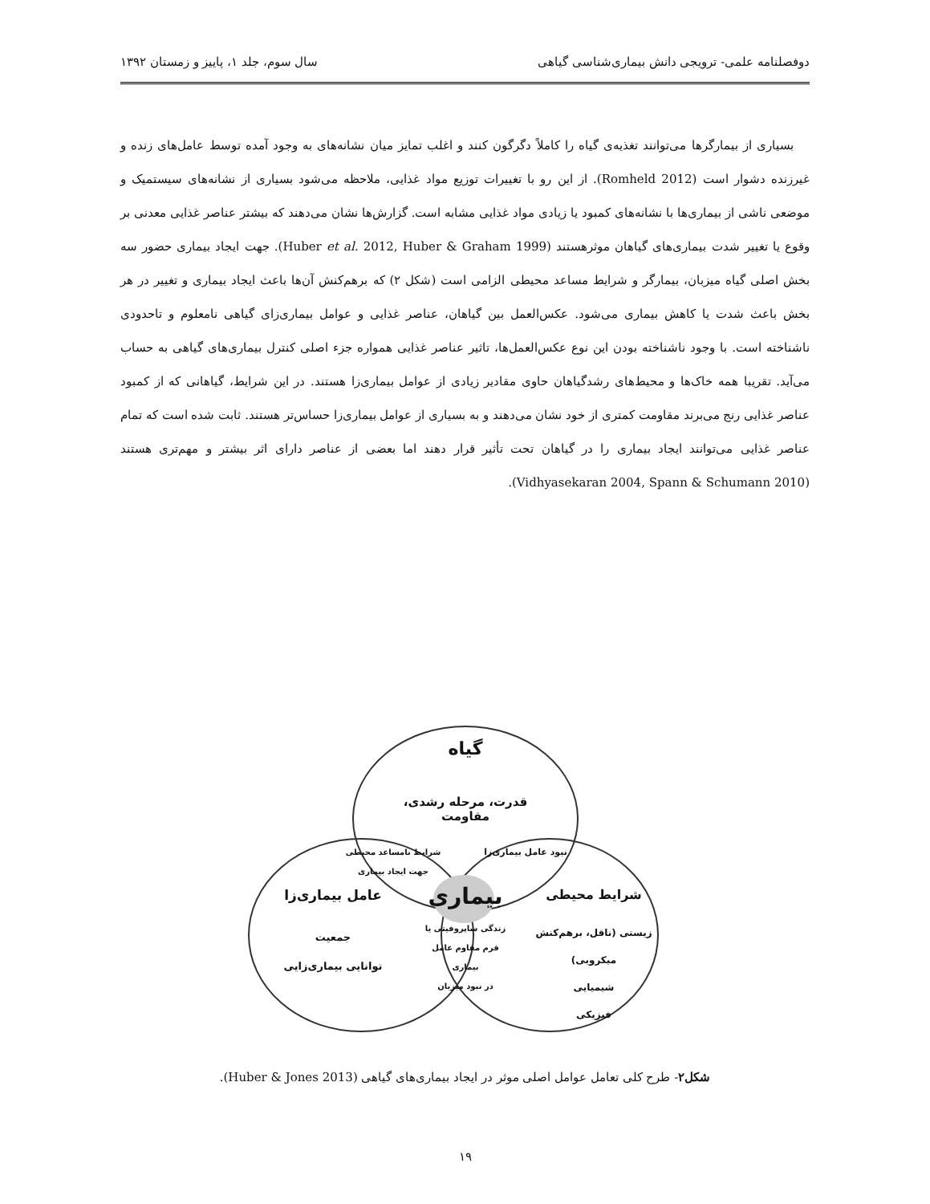دوفصلنامه علمی- ترویجی دانش بیماری‌شناسی گیاهی سال سوم، جلد ۱، پاییز و زمستان ۱۳۹۲
بسیاری از بیمارگرها می‌توانند تغذیه‌ی گیاه را کاملاً دگرگون کنند و اغلب تمایز میان نشانه‌های به وجود آمده توسط عامل‌های زنده و غیرزنده دشوار است (Romheld 2012). از این رو با تغییرات توزیع مواد غذایی، ملاحظه می‌شود بسیاری از نشانه‌های سیستمیک و موضعی ناشی از بیماری‌ها با نشانه‌های کمبود یا زیادی مواد غذایی مشابه است. گزارش‌ها نشان می‌دهند که بیشتر عناصر غذایی معدنی بر وقوع یا تغییر شدت بیماری‌های گیاهان موثرهستند (Huber et al. 2012, Huber & Graham 1999). جهت ایجاد بیماری حضور سه بخش اصلی گیاه میزبان، بیمارگر و شرایط مساعد محیطی الزامی است (شکل ۲) که برهم‌کنش آن‌ها باعث ایجاد بیماری و تغییر در هر بخش باعث شدت یا کاهش بیماری می‌شود. عکس‌العمل بین گیاهان، عناصر غذایی و عوامل بیماری‌زای گیاهی نامعلوم و تاحدودی ناشناخته است. با وجود ناشناخته بودن این نوع عکس‌العمل‌ها، تاثیر عناصر غذایی همواره جزء اصلی کنترل بیماری‌های گیاهی به حساب می‌آید. تقریبا همه خاک‌ها و محیط‌های رشدگیاهان حاوی مقادیر زیادی از عوامل بیماری‌زا هستند. در این شرایط، گیاهانی که از کمبود عناصر غذایی رنج می‌برند مقاومت کمتری از خود نشان می‌دهند و به بسیاری از عوامل بیماری‌زا حساس‌تر هستند. ثابت شده است که تمام عناصر غذایی می‌توانند ایجاد بیماری را در گیاهان تحت تأثیر قرار دهند اما بعضی از عناصر دارای اثر بیشتر و مهم‌تری هستند (Vidhyasekaran 2004, Spann & Schumann 2010).
گیاه
قدرت، مرحله رشدی، مقاومت
شرایط نامساعد محیطی
جهت ایجاد بیماری
نبود عامل بیماری‌زا
بیماری
عامل بیماری‌زا
جمعیت
توانایی بیماری‌زایی
شرایط محیطی
زندگی ساپروفیتی یا
فرم مقاوم عامل بیماری
در نبود میزبان
زیستی (ناقل، برهم‌کنش میکروبی)
شیمیایی
فیزیکی
شکل۲- طرح کلی تعامل عوامل اصلی موثر در ایجاد بیماری‌های گیاهی (Huber & Jones 2013).
۱۹